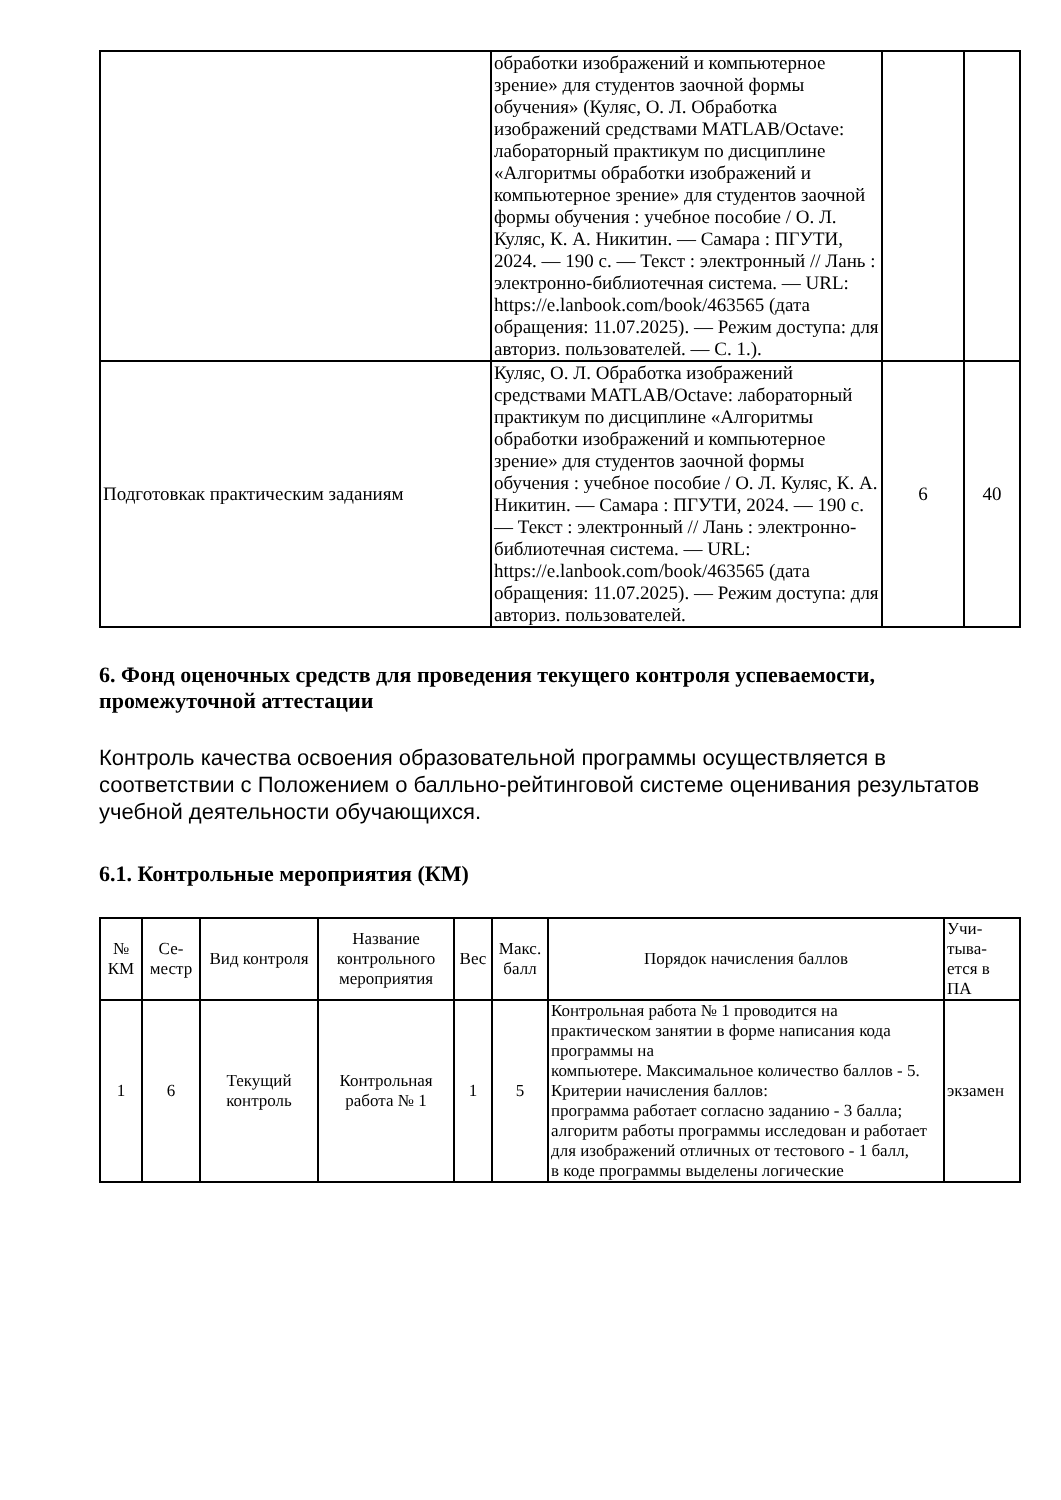| | обработки изображений и компьютерное зрение» для студентов заочной формы обучения» (Куляс, О. Л. Обработка изображений средствами MATLAB/Octave: лабораторный практикум по дисциплине «Алгоритмы обработки изображений и компьютерное зрение» для студентов заочной формы обучения : учебное пособие / О. Л. Куляс, К. А. Никитин. — Самара : ПГУТИ, 2024. — 190 с. — Текст : электронный // Лань : электронно-библиотечная система. — URL: https://e.lanbook.com/book/463565 (дата обращения: 11.07.2025). — Режим доступа: для авториз. пользователей. — С. 1.). | | |
| Подготовкак практическим заданиям | Куляс, О. Л. Обработка изображений средствами MATLAB/Octave: лабораторный практикум по дисциплине «Алгоритмы обработки изображений и компьютерное зрение» для студентов заочной формы обучения : учебное пособие / О. Л. Куляс, К. А. Никитин. — Самара : ПГУТИ, 2024. — 190 с. — Текст : электронный // Лань : электронно-библиотечная система. — URL: https://e.lanbook.com/book/463565 (дата обращения: 11.07.2025). — Режим доступа: для авториз. пользователей. | 6 | 40 |
6. Фонд оценочных средств для проведения текущего контроля успеваемости, промежуточной аттестации
Контроль качества освоения образовательной программы осуществляется в соответствии с Положением о балльно-рейтинговой системе оценивания результатов учебной деятельности обучающихся.
6.1. Контрольные мероприятия (КМ)
| № КМ | Се-местр | Вид контроля | Название контрольного мероприятия | Вес | Макс. балл | Порядок начисления баллов | Учи-тыва-ется в ПА |
| --- | --- | --- | --- | --- | --- | --- | --- |
| 1 | 6 | Текущий контроль | Контрольная работа № 1 | 1 | 5 | Контрольная работа № 1 проводится на практическом занятии в форме написания кода программы на компьютере. Максимальное количество баллов - 5. Критерии начисления баллов: программа работает согласно заданию - 3 балла; алгоритм работы программы исследован и работает для изображений отличных от тестового - 1 балл, в коде программы выделены логические | экзамен |